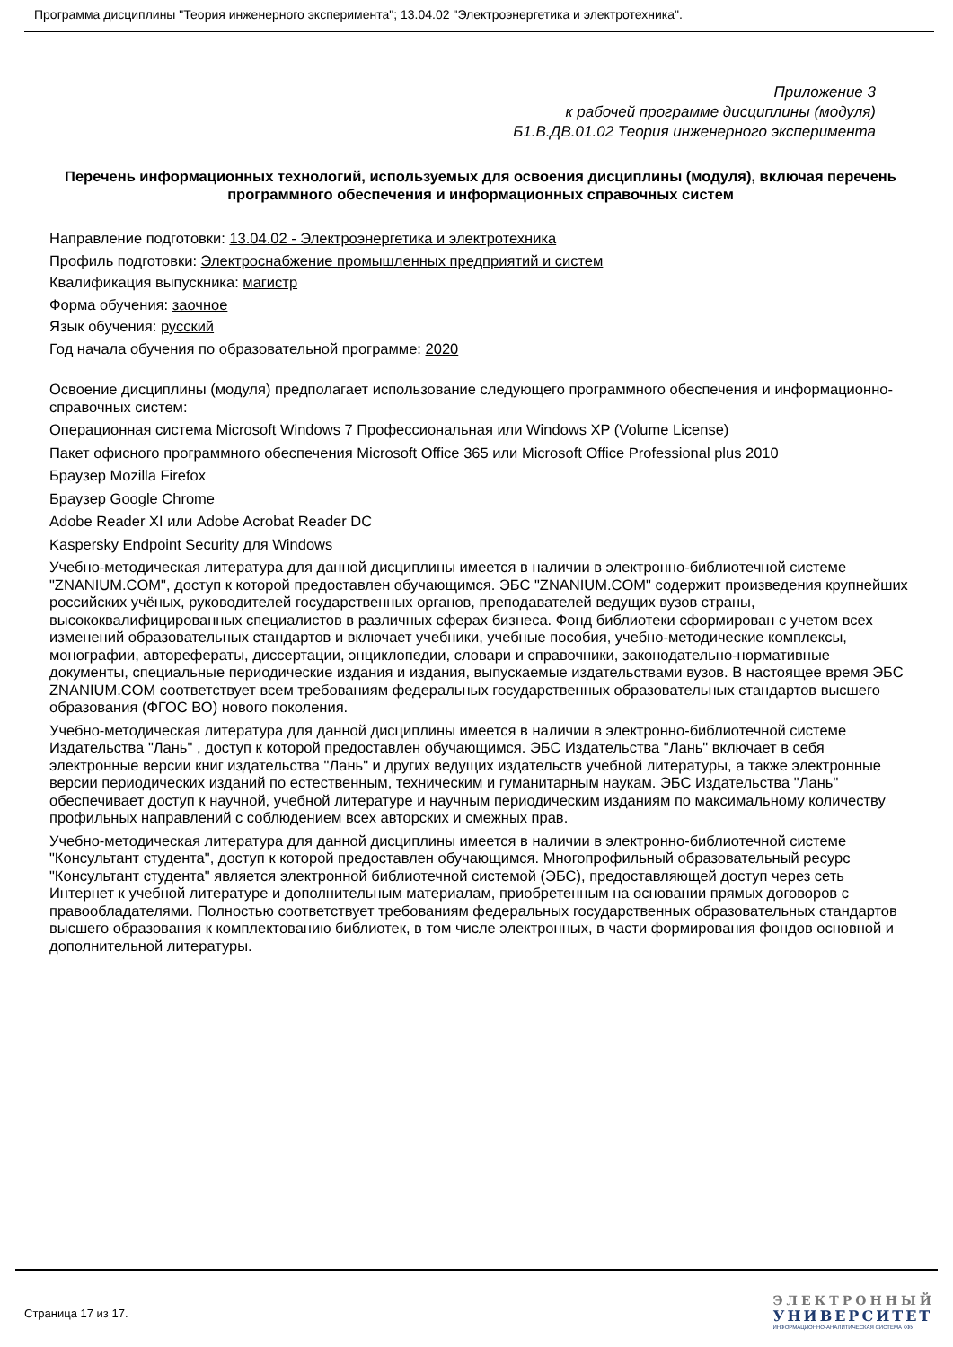Программа дисциплины "Теория инженерного эксперимента"; 13.04.02 "Электроэнергетика и электротехника".
Приложение 3
к рабочей программе дисциплины (модуля)
Б1.В.ДВ.01.02 Теория инженерного эксперимента
Перечень информационных технологий, используемых для освоения дисциплины (модуля), включая перечень программного обеспечения и информационных справочных систем
Направление подготовки: 13.04.02 - Электроэнергетика и электротехника
Профиль подготовки: Электроснабжение промышленных предприятий и систем
Квалификация выпускника: магистр
Форма обучения: заочное
Язык обучения: русский
Год начала обучения по образовательной программе: 2020
Освоение дисциплины (модуля) предполагает использование следующего программного обеспечения и информационно-справочных систем:
Операционная система Microsoft Windows 7 Профессиональная или Windows XP (Volume License)
Пакет офисного программного обеспечения Microsoft Office 365 или Microsoft Office Professional plus 2010
Браузер Mozilla Firefox
Браузер Google Chrome
Adobe Reader XI или Adobe Acrobat Reader DC
Kaspersky Endpoint Security для Windows
Учебно-методическая литература для данной дисциплины имеется в наличии в электронно-библиотечной системе "ZNANIUM.COM", доступ к которой предоставлен обучающимся. ЭБС "ZNANIUM.COM" содержит произведения крупнейших российских учёных, руководителей государственных органов, преподавателей ведущих вузов страны, высококвалифицированных специалистов в различных сферах бизнеса. Фонд библиотеки сформирован с учетом всех изменений образовательных стандартов и включает учебники, учебные пособия, учебно-методические комплексы, монографии, авторефераты, диссертации, энциклопедии, словари и справочники, законодательно-нормативные документы, специальные периодические издания и издания, выпускаемые издательствами вузов. В настоящее время ЭБС ZNANIUM.COM соответствует всем требованиям федеральных государственных образовательных стандартов высшего образования (ФГОС ВО) нового поколения.
Учебно-методическая литература для данной дисциплины имеется в наличии в электронно-библиотечной системе Издательства "Лань" , доступ к которой предоставлен обучающимся. ЭБС Издательства "Лань" включает в себя электронные версии книг издательства "Лань" и других ведущих издательств учебной литературы, а также электронные версии периодических изданий по естественным, техническим и гуманитарным наукам. ЭБС Издательства "Лань" обеспечивает доступ к научной, учебной литературе и научным периодическим изданиям по максимальному количеству профильных направлений с соблюдением всех авторских и смежных прав.
Учебно-методическая литература для данной дисциплины имеется в наличии в электронно-библиотечной системе "Консультант студента", доступ к которой предоставлен обучающимся. Многопрофильный образовательный ресурс "Консультант студента" является электронной библиотечной системой (ЭБС), предоставляющей доступ через сеть Интернет к учебной литературе и дополнительным материалам, приобретенным на основании прямых договоров с правообладателями. Полностью соответствует требованиям федеральных государственных образовательных стандартов высшего образования к комплектованию библиотек, в том числе электронных, в части формирования фондов основной и дополнительной литературы.
Страница 17 из 17.
ЭЛЕКТРОННЫЙ
УНИВЕРСИТЕТ
ИНФОРМАЦИОННО-АНАЛИТИЧЕСКАЯ СИСТЕМА КФУ